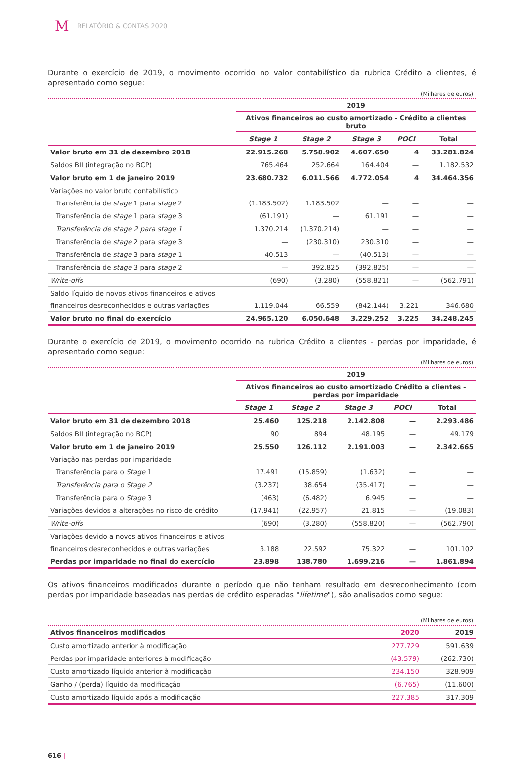M RELATÓRIO & CONTAS 2020
Durante o exercício de 2019, o movimento ocorrido no valor contabilístico da rubrica Crédito a clientes, é apresentado como segue:
(Milhares de euros)
| | 2019 | | | | |
| --- | --- | --- | --- | --- | --- |
| | Ativos financeiros ao custo amortizado - Crédito a clientes bruto | | | | |
| | Stage 1 | Stage 2 | Stage 3 | POCI | Total |
| Valor bruto em 31 de dezembro 2018 | 22.915.268 | 5.758.902 | 4.607.650 | 4 | 33.281.824 |
| Saldos BII (integração no BCP) | 765.464 | 252.664 | 164.404 | — | 1.182.532 |
| Valor bruto em 1 de janeiro 2019 | 23.680.732 | 6.011.566 | 4.772.054 | 4 | 34.464.356 |
| Variações no valor bruto contabilístico | | | | | |
| Transferência de stage 1 para stage 2 | (1.183.502) | 1.183.502 | — | — | — |
| Transferência de stage 1 para stage 3 | (61.191) | — | 61.191 | — | — |
| Transferência de stage 2 para stage 1 | 1.370.214 | (1.370.214) | — | — | — |
| Transferência de stage 2 para stage 3 | — | (230.310) | 230.310 | — | — |
| Transferência de stage 3 para stage 1 | 40.513 | — | (40.513) | — | — |
| Transferência de stage 3 para stage 2 | — | 392.825 | (392.825) | — | — |
| Write-offs | (690) | (3.280) | (558.821) | — | (562.791) |
| Saldo líquido de novos ativos financeiros e ativos | | | | | |
| financeiros desreconhecidos e outras variações | 1.119.044 | 66.559 | (842.144) | 3.221 | 346.680 |
| Valor bruto no final do exercício | 24.965.120 | 6.050.648 | 3.229.252 | 3.225 | 34.248.245 |
Durante o exercício de 2019, o movimento ocorrido na rubrica Crédito a clientes - perdas por imparidade, é apresentado como segue:
(Milhares de euros)
| | 2019 | | | | |
| --- | --- | --- | --- | --- | --- |
| | Ativos financeiros ao custo amortizado Crédito a clientes - perdas por imparidade | | | | |
| | Stage 1 | Stage 2 | Stage 3 | POCI | Total |
| Valor bruto em 31 de dezembro 2018 | 25.460 | 125.218 | 2.142.808 | — | 2.293.486 |
| Saldos BII (integração no BCP) | 90 | 894 | 48.195 | — | 49.179 |
| Valor bruto em 1 de janeiro 2019 | 25.550 | 126.112 | 2.191.003 | — | 2.342.665 |
| Variação nas perdas por imparidade | | | | | |
| Transferência para o Stage 1 | 17.491 | (15.859) | (1.632) | — | — |
| Transferência para o Stage 2 | (3.237) | 38.654 | (35.417) | — | — |
| Transferência para o Stage 3 | (463) | (6.482) | 6.945 | — | — |
| Variações devidos a alterações no risco de crédito | (17.941) | (22.957) | 21.815 | — | (19.083) |
| Write-offs | (690) | (3.280) | (558.820) | — | (562.790) |
| Variações devido a novos ativos financeiros e ativos | | | | | |
| financeiros desreconhecidos e outras variações | 3.188 | 22.592 | 75.322 | — | 101.102 |
| Perdas por imparidade no final do exercício | 23.898 | 138.780 | 1.699.216 | — | 1.861.894 |
Os ativos financeiros modificados durante o período que não tenham resultado em desreconhecimento (com perdas por imparidade baseadas nas perdas de crédito esperadas "lifetime"), são analisados como segue:
(Milhares de euros)
| Ativos financeiros modificados | 2020 | 2019 |
| --- | --- | --- |
| Custo amortizado anterior à modificação | 277.729 | 591.639 |
| Perdas por imparidade anteriores à modificação | (43.579) | (262.730) |
| Custo amortizado líquido anterior à modificação | 234.150 | 328.909 |
| Ganho / (perda) líquido da modificação | (6.765) | (11.600) |
| Custo amortizado líquido após a modificação | 227.385 | 317.309 |
616 |